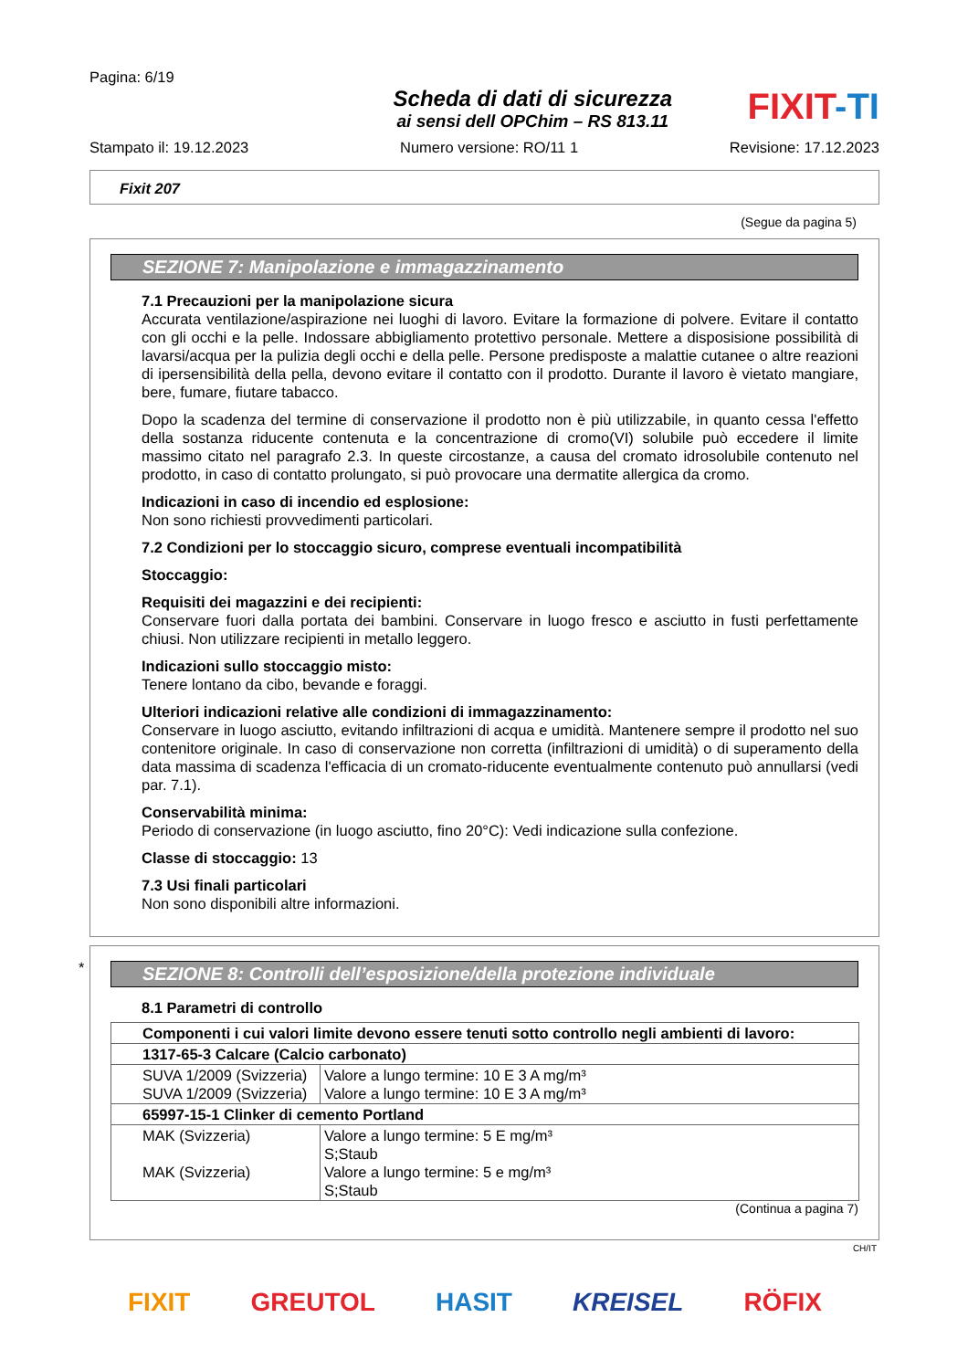Pagina: 6/19
Scheda di dati di sicurezza
ai sensi dell OPChim – RS 813.11
FIXIT-TI
Stampato il: 19.12.2023 Numero versione: RO/11 1 Revisione: 17.12.2023
Fixit 207
(Segue da pagina 5)
SEZIONE 7: Manipolazione e immagazzinamento
7.1 Precauzioni per la manipolazione sicura
Accurata ventilazione/aspirazione nei luoghi di lavoro. Evitare la formazione di polvere. Evitare il contatto con gli occhi e la pelle. Indossare abbigliamento protettivo personale. Mettere a disposisione possibilità di lavarsi/acqua per la pulizia degli occhi e della pelle. Persone predisposte a malattie cutanee o altre reazioni di ipersensibilità della pella, devono evitare il contatto con il prodotto. Durante il lavoro è vietato mangiare, bere, fumare, fiutare tabacco.
Dopo la scadenza del termine di conservazione il prodotto non è più utilizzabile, in quanto cessa l'effetto della sostanza riducente contenuta e la concentrazione di cromo(VI) solubile può eccedere il limite massimo citato nel paragrafo 2.3. In queste circostanze, a causa del cromato idrosolubile contenuto nel prodotto, in caso di contatto prolungato, si può provocare una dermatite allergica da cromo.
Indicazioni in caso di incendio ed esplosione:
Non sono richiesti provvedimenti particolari.
7.2 Condizioni per lo stoccaggio sicuro, comprese eventuali incompatibilità
Stoccaggio:
Requisiti dei magazzini e dei recipienti:
Conservare fuori dalla portata dei bambini. Conservare in luogo fresco e asciutto in fusti perfettamente chiusi. Non utilizzare recipienti in metallo leggero.
Indicazioni sullo stoccaggio misto:
Tenere lontano da cibo, bevande e foraggi.
Ulteriori indicazioni relative alle condizioni di immagazzinamento:
Conservare in luogo asciutto, evitando infiltrazioni di acqua e umidità. Mantenere sempre il prodotto nel suo contenitore originale. In caso di conservazione non corretta (infiltrazioni di umidità) o di superamento della data massima di scadenza l'efficacia di un cromato-riducente eventualmente contenuto può annullarsi (vedi par. 7.1).
Conservabilità minima:
Periodo di conservazione (in luogo asciutto, fino 20°C): Vedi indicazione sulla confezione.
Classe di stoccaggio: 13
7.3 Usi finali particolari
Non sono disponibili altre informazioni.
SEZIONE 8: Controlli dell’esposizione/della protezione individuale
8.1 Parametri di controllo
| Componenti i cui valori limite devono essere tenuti sotto controllo negli ambienti di lavoro: | |
| 1317-65-3 Calcare (Calcio carbonato) | |
| SUVA 1/2009 (Svizzeria) SUVA 1/2009 (Svizzeria) | Valore a lungo termine: 10 E 3 A mg/m³ Valore a lungo termine: 10 E 3 A mg/m³ |
| 65997-15-1 Clinker di cemento Portland | |
| MAK (Svizzeria) MAK (Svizzeria) | Valore a lungo termine: 5 E mg/m³ S;Staub Valore a lungo termine: 5 e mg/m³ S;Staub |
(Continua a pagina 7)
*
CH/IT
FIXIT GREUTOL HASIT KREISEL RÖFIX